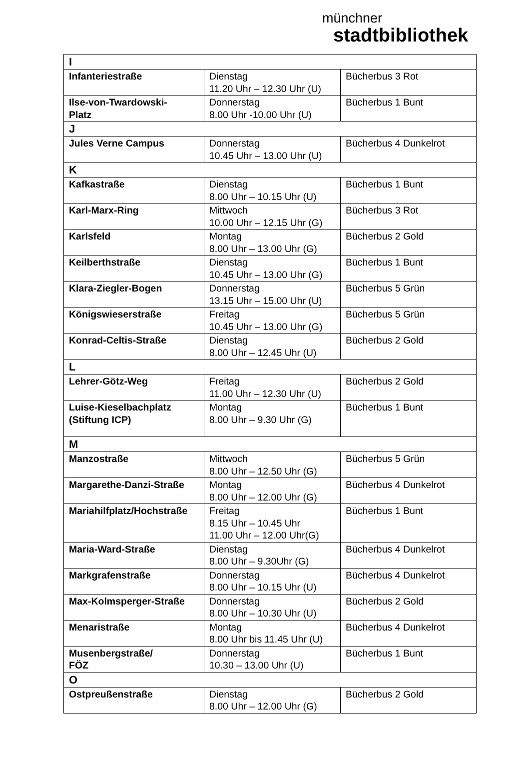münchner
stadtbibliothek
| I | | |
| Infanteriestraße | Dienstag 11.20 Uhr – 12.30 Uhr (U) | Bücherbus 3 Rot |
| Ilse-von-Twardowski- Platz | Donnerstag 8.00 Uhr -10.00 Uhr (U) | Bücherbus 1 Bunt |
| J | | |
| Jules Verne Campus | Donnerstag 10.45 Uhr – 13.00 Uhr (U) | Bücherbus 4 Dunkelrot |
| K | | |
| Kafkastraße | Dienstag 8.00 Uhr – 10.15 Uhr (U) | Bücherbus 1 Bunt |
| Karl-Marx-Ring | Mittwoch 10.00 Uhr – 12.15 Uhr (G) | Bücherbus 3 Rot |
| Karlsfeld | Montag 8.00 Uhr – 13.00 Uhr (G) | Bücherbus 2 Gold |
| Keilberthstraße | Dienstag 10.45 Uhr – 13.00 Uhr (G) | Bücherbus 1 Bunt |
| Klara-Ziegler-Bogen | Donnerstag 13.15 Uhr – 15.00 Uhr (U) | Bücherbus 5 Grün |
| Königswieserstraße | Freitag 10.45 Uhr – 13.00 Uhr (G) | Bücherbus 5 Grün |
| Konrad-Celtis-Straße | Dienstag 8.00 Uhr – 12.45 Uhr (U) | Bücherbus 2 Gold |
| L | | |
| Lehrer-Götz-Weg | Freitag 11.00 Uhr – 12.30 Uhr (U) | Bücherbus 2 Gold |
| Luise-Kieselbachplatz (Stiftung ICP) | Montag 8.00 Uhr – 9.30 Uhr (G) | Bücherbus 1 Bunt |
| M | | |
| Manzostraße | Mittwoch 8.00 Uhr – 12.50 Uhr (G) | Bücherbus 5 Grün |
| Margarethe-Danzi-Straße | Montag 8.00 Uhr – 12.00 Uhr (G) | Bücherbus 4 Dunkelrot |
| Mariahilfplatz/Hochstraße | Freitag 8.15 Uhr – 10.45 Uhr 11.00 Uhr – 12.00 Uhr(G) | Bücherbus 1 Bunt |
| Maria-Ward-Straße | Dienstag 8.00 Uhr – 9.30Uhr (G) | Bücherbus 4 Dunkelrot |
| Markgrafenstraße | Donnerstag 8.00 Uhr – 10.15 Uhr (U) | Bücherbus 4 Dunkelrot |
| Max-Kolmsperger-Straße | Donnerstag 8.00 Uhr – 10.30 Uhr (U) | Bücherbus 2 Gold |
| Menaristraße | Montag 8.00 Uhr bis 11.45 Uhr (U) | Bücherbus 4 Dunkelrot |
| Musenbergstraße/ FÖZ | Donnerstag 10.30 – 13.00 Uhr (U) | Bücherbus 1 Bunt |
| O | | |
| Ostpreußenstraße | Dienstag 8.00 Uhr – 12.00 Uhr (G) | Bücherbus 2 Gold |